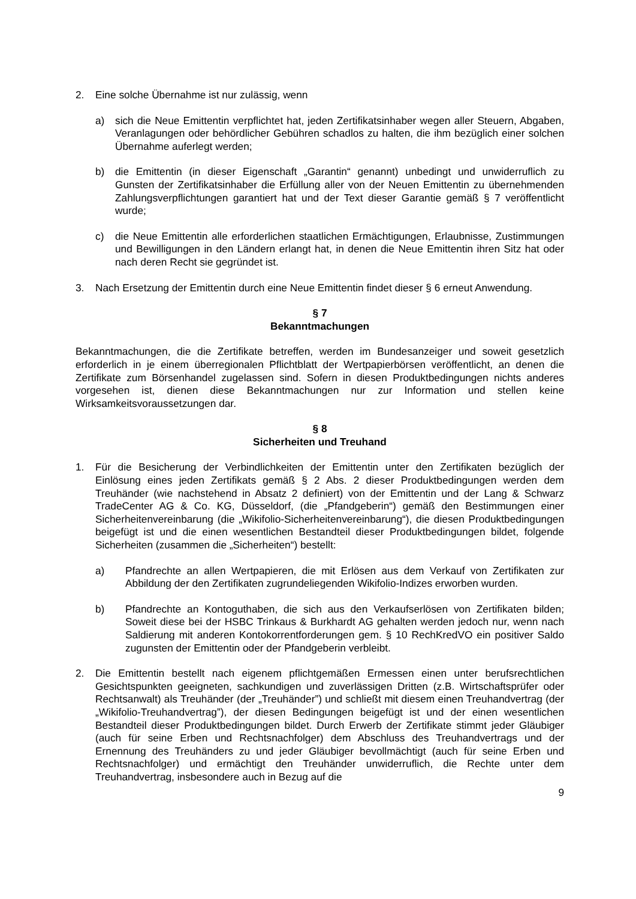2. Eine solche Übernahme ist nur zulässig, wenn
a) sich die Neue Emittentin verpflichtet hat, jeden Zertifikatsinhaber wegen aller Steuern, Abgaben, Veranlagungen oder behördlicher Gebühren schadlos zu halten, die ihm bezüglich einer solchen Übernahme auferlegt werden;
b) die Emittentin (in dieser Eigenschaft „Garantin“ genannt) unbedingt und unwiderruflich zu Gunsten der Zertifikatsinhaber die Erfüllung aller von der Neuen Emittentin zu übernehmenden Zahlungsverpflichtungen garantiert hat und der Text dieser Garantie gemäß § 7 veröffentlicht wurde;
c) die Neue Emittentin alle erforderlichen staatlichen Ermächtigungen, Erlaubnisse, Zustimmungen und Bewilligungen in den Ländern erlangt hat, in denen die Neue Emittentin ihren Sitz hat oder nach deren Recht sie gegründet ist.
3. Nach Ersetzung der Emittentin durch eine Neue Emittentin findet dieser § 6 erneut Anwendung.
§ 7
Bekanntmachungen
Bekanntmachungen, die die Zertifikate betreffen, werden im Bundesanzeiger und soweit gesetzlich erforderlich in je einem überregionalen Pflichtblatt der Wertpapierbörsen veröffentlicht, an denen die Zertifikate zum Börsenhandel zugelassen sind. Sofern in diesen Produktbedingungen nichts anderes vorgesehen ist, dienen diese Bekanntmachungen nur zur Information und stellen keine Wirksamkeitsvoraussetzungen dar.
§ 8
Sicherheiten und Treuhand
1. Für die Besicherung der Verbindlichkeiten der Emittentin unter den Zertifikaten bezüglich der Einlösung eines jeden Zertifikats gemäß § 2 Abs. 2 dieser Produktbedingungen werden dem Treuhänder (wie nachstehend in Absatz 2 definiert) von der Emittentin und der Lang & Schwarz TradeCenter AG & Co. KG, Düsseldorf, (die „Pfandgeberin“) gemäß den Bestimmungen einer Sicherheitenvereinbarung (die „Wikifolio-Sicherheitenvereinbarung“), die diesen Produktbedingungen beigefügt ist und die einen wesentlichen Bestandteil dieser Produktbedingungen bildet, folgende Sicherheiten (zusammen die „Sicherheiten“) bestellt:
a) Pfandrechte an allen Wertpapieren, die mit Erlösen aus dem Verkauf von Zertifikaten zur Abbildung der den Zertifikaten zugrundeliegenden Wikifolio-Indizes erworben wurden.
b) Pfandrechte an Kontoguthaben, die sich aus den Verkaufserlösen von Zertifikaten bilden; Soweit diese bei der HSBC Trinkaus & Burkhardt AG gehalten werden jedoch nur, wenn nach Saldierung mit anderen Kontokorrentforderungen gem. § 10 RechKredVO ein positiver Saldo zugunsten der Emittentin oder der Pfandgeberin verbleibt.
2. Die Emittentin bestellt nach eigenem pflichtgemäßen Ermessen einen unter berufsrechtlichen Gesichtspunkten geeigneten, sachkundigen und zuverlässigen Dritten (z.B. Wirtschaftsprüfer oder Rechtsanwalt) als Treuhänder (der „Treuhänder”) und schließt mit diesem einen Treuhandvertrag (der „Wikifolio-Treuhandvertrag”), der diesen Bedingungen beigefügt ist und der einen wesentlichen Bestandteil dieser Produktbedingungen bildet. Durch Erwerb der Zertifikate stimmt jeder Gläubiger (auch für seine Erben und Rechtsnachfolger) dem Abschluss des Treuhandvertrags und der Ernennung des Treuhänders zu und jeder Gläubiger bevollmächtigt (auch für seine Erben und Rechtsnachfolger) und ermächtigt den Treuhänder unwiderruflich, die Rechte unter dem Treuhandvertrag, insbesondere auch in Bezug auf die
9